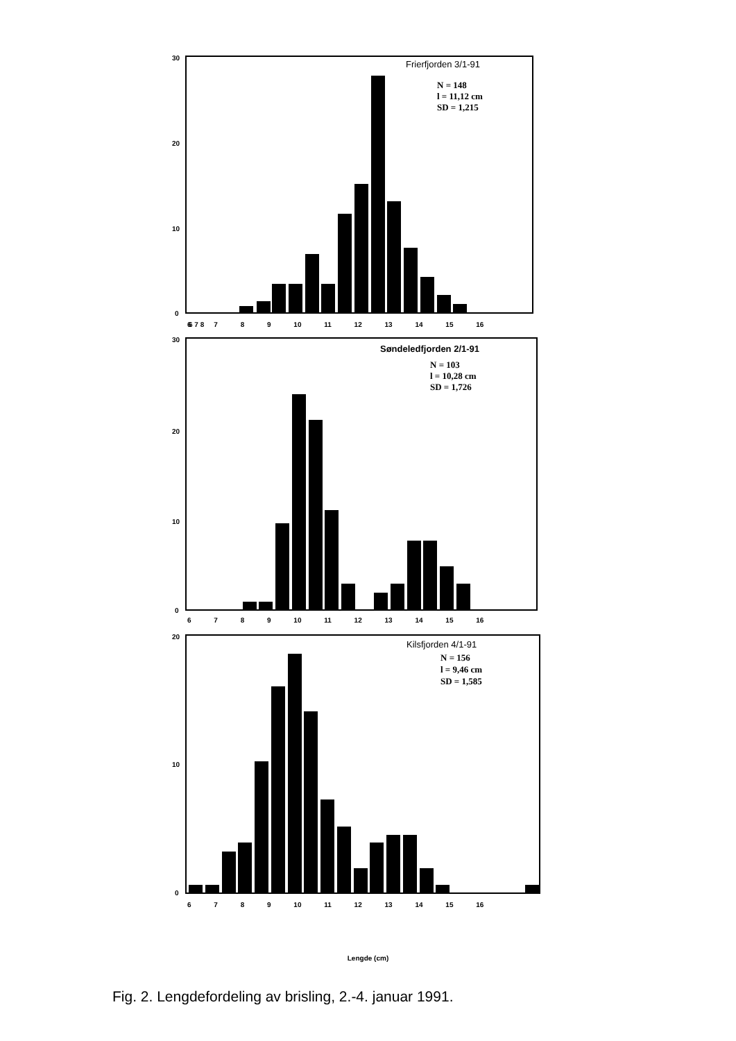30
20
10
0
Frierfjorden 3/1-91
N = 148
l = 11,12 cm
SD = 1,215
6 7 8
6 7 8 9 10 11 12 13 14 15 16
30
20
10
0
Søndeledfjorden 2/1-91
N = 103
l = 10,28 cm
SD = 1,726
6 7 8 9 10 11 12 13 14 15 16
20
10
0
Kilsfjorden 4/1-91
N = 156
l = 9,46 cm
SD = 1,585
6 7 8 9 10 11 12 13 14 15 16
Lengde (cm)
Fig. 2. Lengdefordeling av brisling, 2.-4. januar 1991.